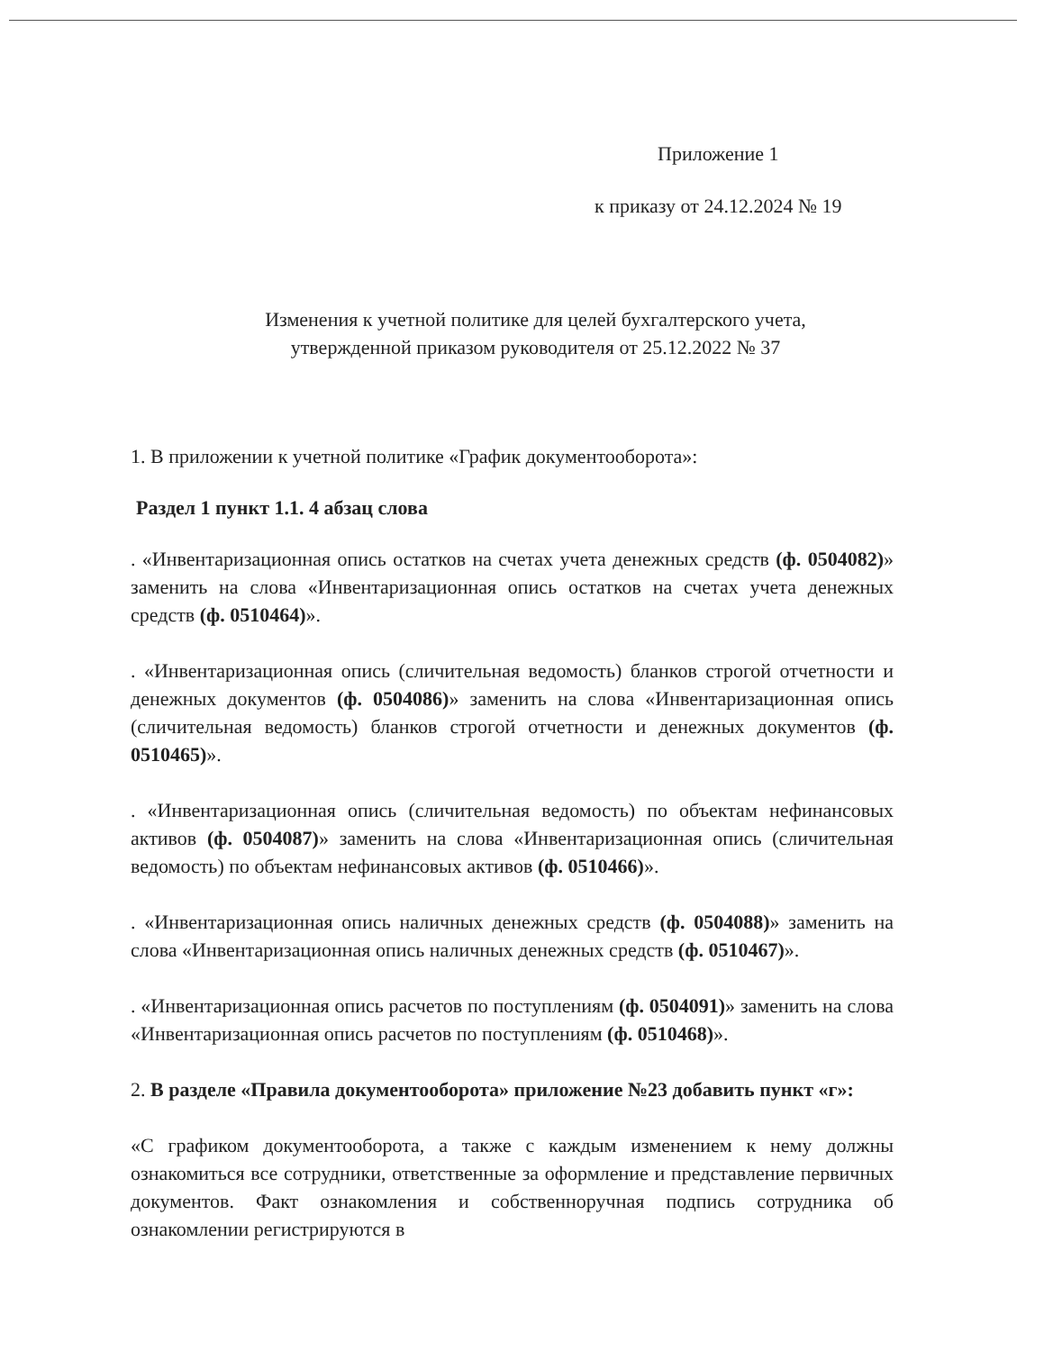Приложение 1
к приказу от 24.12.2024 № 19
Изменения к учетной политике для целей бухгалтерского учета,
утвержденной приказом руководителя от 25.12.2022 № 37
1. В приложении к учетной политике «График документооборота»:
Раздел 1 пункт 1.1. 4 абзац слова
. «Инвентаризационная опись остатков на счетах учета денежных средств (ф. 0504082)» заменить на слова «Инвентаризационная опись остатков на счетах учета денежных средств (ф. 0510464)».
. «Инвентаризационная опись (сличительная ведомость) бланков строгой отчетности и денежных документов (ф. 0504086)» заменить на слова «Инвентаризационная опись (сличительная ведомость) бланков строгой отчетности и денежных документов (ф. 0510465)».
. «Инвентаризационная опись (сличительная ведомость) по объектам нефинансовых активов (ф. 0504087)» заменить на слова «Инвентаризационная опись (сличительная ведомость) по объектам нефинансовых активов (ф. 0510466)».
. «Инвентаризационная опись наличных денежных средств (ф. 0504088)» заменить на слова «Инвентаризационная опись наличных денежных средств (ф. 0510467)».
. «Инвентаризационная опись расчетов по поступлениям (ф. 0504091)» заменить на слова «Инвентаризационная опись расчетов по поступлениям (ф. 0510468)».
2. В разделе «Правила документооборота» приложение №23 добавить пункт «г»:
«С графиком документооборота, а также с каждым изменением к нему должны ознакомиться все сотрудники, ответственные за оформление и представление первичных документов. Факт ознакомления и собственноручная подпись сотрудника об ознакомлении регистрируются в